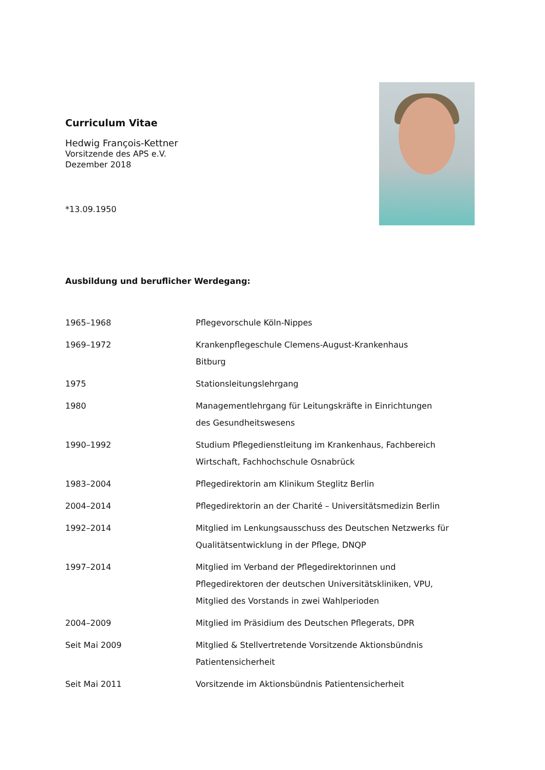Curriculum Vitae
Hedwig François-Kettner
Vorsitzende des APS e.V.
Dezember 2018
*13.09.1950
Ausbildung und beruflicher Werdegang:
| 1965–1968 | Pflegevorschule Köln-Nippes |
| 1969–1972 | Krankenpflegeschule Clemens-August-Krankenhaus Bitburg |
| 1975 | Stationsleitungslehrgang |
| 1980 | Managementlehrgang für Leitungskräfte in Einrichtungen des Gesundheitswesens |
| 1990–1992 | Studium Pflegedienstleitung im Krankenhaus, Fachbereich Wirtschaft, Fachhochschule Osnabrück |
| 1983–2004 | Pflegedirektorin am Klinikum Steglitz Berlin |
| 2004–2014 | Pflegedirektorin an der Charité – Universitätsmedizin Berlin |
| 1992–2014 | Mitglied im Lenkungsausschuss des Deutschen Netzwerks für Qualitätsentwicklung in der Pflege, DNQP |
| 1997–2014 | Mitglied im Verband der Pflegedirektorinnen und Pflegedirektoren der deutschen Universitätskliniken, VPU, Mitglied des Vorstands in zwei Wahlperioden |
| 2004–2009 | Mitglied im Präsidium des Deutschen Pflegerats, DPR |
| Seit Mai 2009 | Mitglied & Stellvertretende Vorsitzende Aktionsbündnis Patientensicherheit |
| Seit Mai 2011 | Vorsitzende im Aktionsbündnis Patientensicherheit |